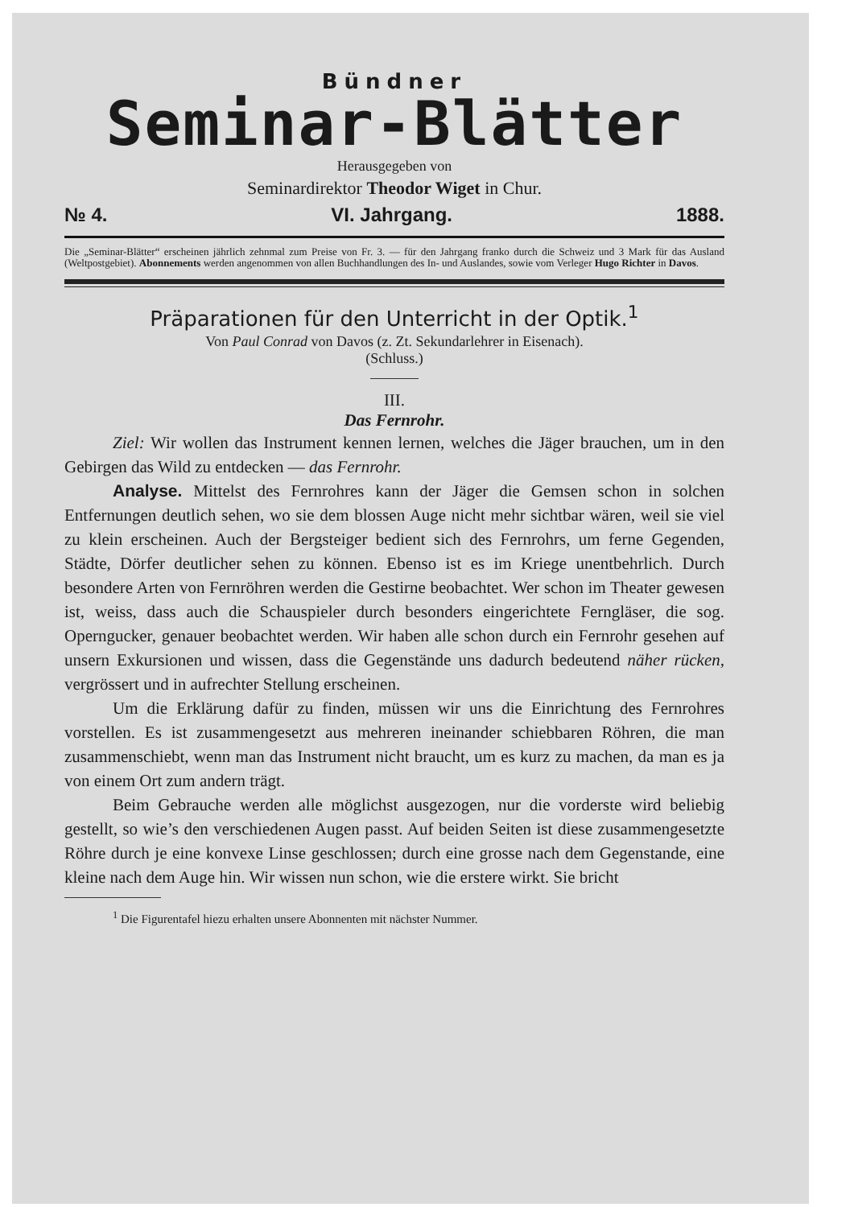Bündner
Seminar-Blätter
Herausgegeben von
Seminardirektor Theodor Wiget in Chur.
№ 4. VI. Jahrgang. 1888.
Die „Seminar-Blätter“ erscheinen jährlich zehnmal zum Preise von Fr. 3. — für den Jahrgang franko durch die Schweiz und 3 Mark für das Ausland (Weltpostgebiet). Abonnements werden angenommen von allen Buchhandlungen des In- und Auslandes, sowie vom Verleger Hugo Richter in Davos.
Präparationen für den Unterricht in der Optik.<sup>1</sup>
Von Paul Conrad von Davos (z. Zt. Sekundarlehrer in Eisenach).
(Schluss.)
III.
Das Fernrohr.
Ziel: Wir wollen das Instrument kennen lernen, welches die Jäger brauchen, um in den Gebirgen das Wild zu entdecken — das Fernrohr.
Analyse. Mittelst des Fernrohres kann der Jäger die Gemsen schon in solchen Entfernungen deutlich sehen, wo sie dem blossen Auge nicht mehr sichtbar wären, weil sie viel zu klein erscheinen. Auch der Bergsteiger bedient sich des Fernrohrs, um ferne Gegenden, Städte, Dörfer deutlicher sehen zu können. Ebenso ist es im Kriege unentbehrlich. Durch besondere Arten von Fernröhren werden die Gestirne beobachtet. Wer schon im Theater gewesen ist, weiss, dass auch die Schauspieler durch besonders eingerichtete Ferngläser, die sog. Operngucker, genauer beobachtet werden. Wir haben alle schon durch ein Fernrohr gesehen auf unsern Exkursionen und wissen, dass die Gegenstände uns dadurch bedeutend näher rücken, vergrössert und in aufrechter Stellung erscheinen.
Um die Erklärung dafür zu finden, müssen wir uns die Einrichtung des Fernrohres vorstellen. Es ist zusammengesetzt aus mehreren ineinander schiebbaren Röhren, die man zusammenschiebt, wenn man das Instrument nicht braucht, um es kurz zu machen, da man es ja von einem Ort zum andern trägt.
Beim Gebrauche werden alle möglichst ausgezogen, nur die vorderste wird beliebig gestellt, so wie’s den verschiedenen Augen passt. Auf beiden Seiten ist diese zusammengesetzte Röhre durch je eine konvexe Linse geschlossen; durch eine grosse nach dem Gegenstande, eine kleine nach dem Auge hin. Wir wissen nun schon, wie die erstere wirkt. Sie bricht
<sup>1</sup> Die Figurentafel hiezu erhalten unsere Abonnenten mit nächster Nummer.